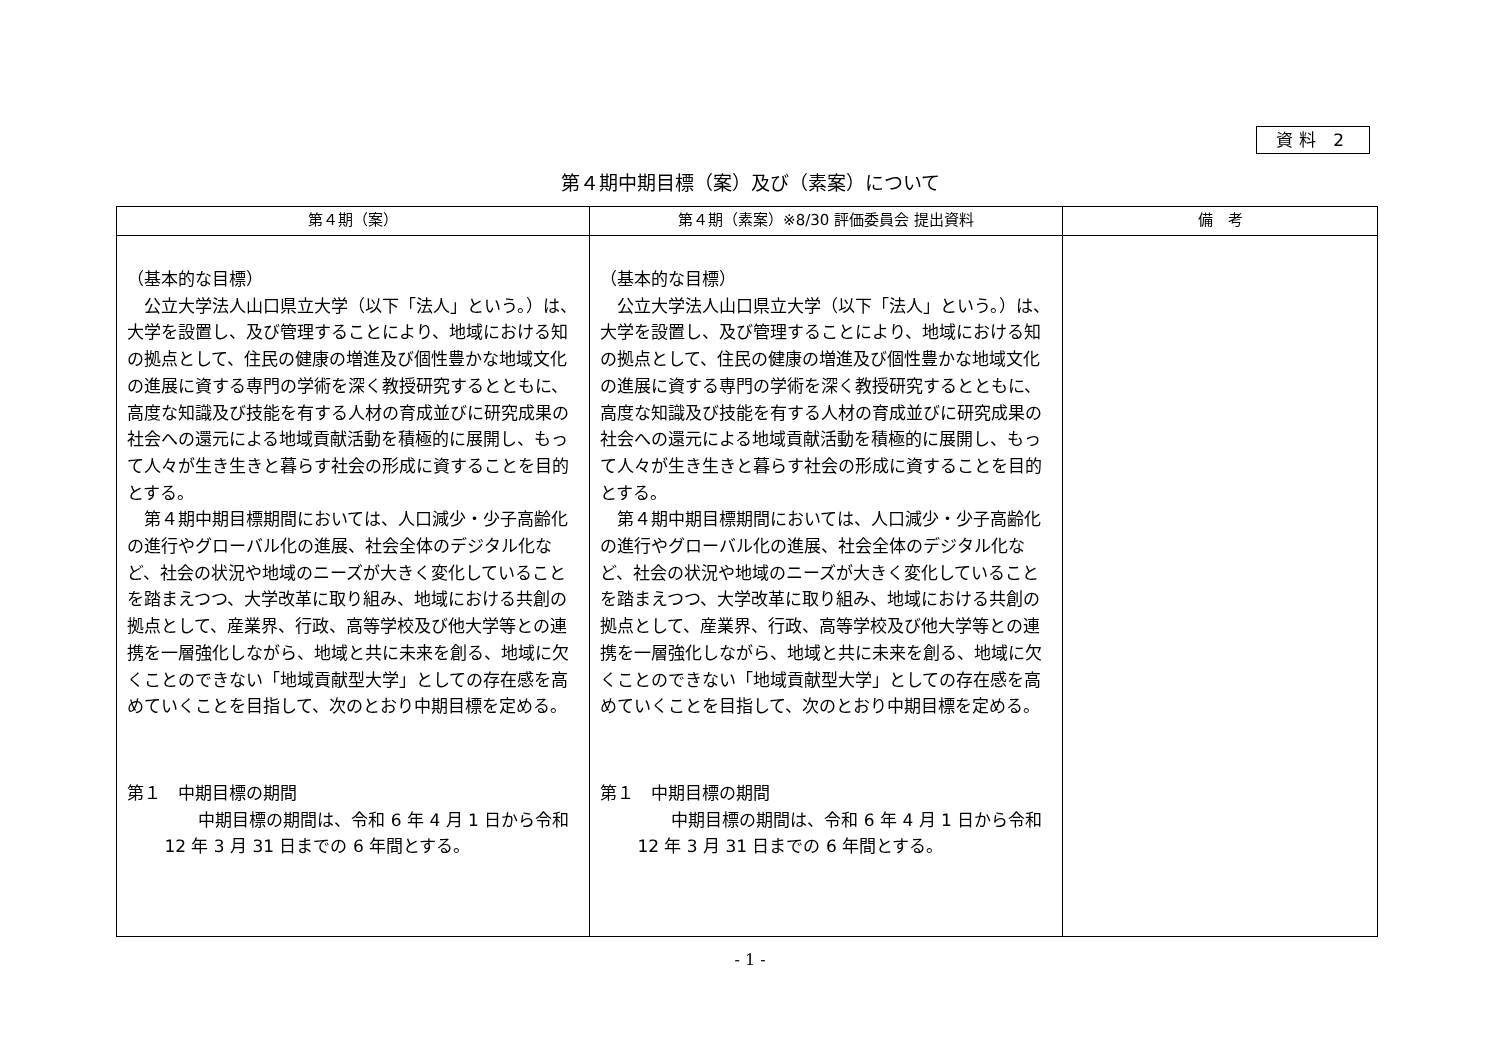資料 2
第４期中期目標（案）及び（素案）について
| 第４期（案） | 第４期（素案）※8/30 評価委員会 提出資料 | 備 考 |
| --- | --- | --- |
| （基本的な目標） 公立大学法人山口県立大学（以下「法人」という。）は、大学を設置し、及び管理することにより、地域における知の拠点として、住民の健康の増進及び個性豊かな地域文化の進展に資する専門の学術を深く教授研究するとともに、高度な知識及び技能を有する人材の育成並びに研究成果の社会への還元による地域貢献活動を積極的に展開し、もって人々が生き生きと暮らす社会の形成に資することを目的とする。 第４期中期目標期間においては、人口減少・少子高齢化の進行やグローバル化の進展、社会全体のデジタル化など、社会の状況や地域のニーズが大きく変化していることを踏まえつつ、大学改革に取り組み、地域における共創の拠点として、産業界、行政、高等学校及び他大学等との連携を一層強化しながら、地域と共に未来を創る、地域に欠くことのできない「地域貢献型大学」としての存在感を高めていくことを目指して、次のとおり中期目標を定める。 第１ 中期目標の期間 中期目標の期間は、令和 6 年 4 月 1 日から令和 12 年 3 月 31 日までの 6 年間とする。 | （基本的な目標） 公立大学法人山口県立大学（以下「法人」という。）は、大学を設置し、及び管理することにより、地域における知の拠点として、住民の健康の増進及び個性豊かな地域文化の進展に資する専門の学術を深く教授研究するとともに、高度な知識及び技能を有する人材の育成並びに研究成果の社会への還元による地域貢献活動を積極的に展開し、もって人々が生き生きと暮らす社会の形成に資することを目的とする。 第４期中期目標期間においては、人口減少・少子高齢化の進行やグローバル化の進展、社会全体のデジタル化など、社会の状況や地域のニーズが大きく変化していることを踏まえつつ、大学改革に取り組み、地域における共創の拠点として、産業界、行政、高等学校及び他大学等との連携を一層強化しながら、地域と共に未来を創る、地域に欠くことのできない「地域貢献型大学」としての存在感を高めていくことを目指して、次のとおり中期目標を定める。 第１ 中期目標の期間 中期目標の期間は、令和 6 年 4 月 1 日から令和 12 年 3 月 31 日までの 6 年間とする。 | |
- 1 -